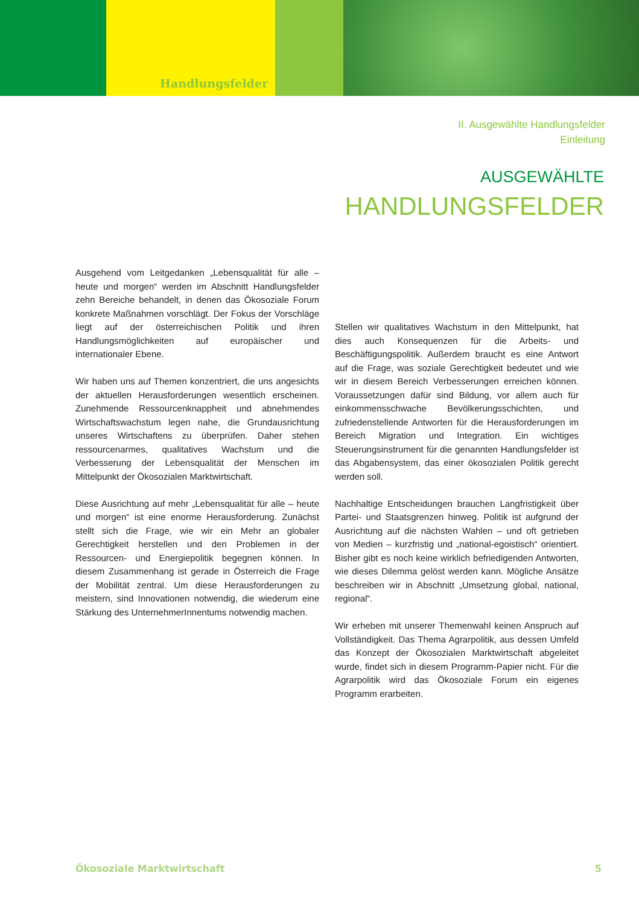Handlungsfelder
II. Ausgewählte Handlungsfelder
Einleitung
AUSGEWÄHLTE
HANDLUNGSFELDER
Ausgehend vom Leitgedanken „Lebensqualität für alle – heute und morgen“ werden im Abschnitt Handlungsfelder zehn Bereiche behandelt, in denen das Ökosoziale Forum konkrete Maßnahmen vorschlägt. Der Fokus der Vorschläge liegt auf der österreichischen Politik und ihren Handlungsmöglichkeiten auf europäischer und internationaler Ebene.
Wir haben uns auf Themen konzentriert, die uns angesichts der aktuellen Herausforderungen wesentlich erscheinen. Zunehmende Ressourcenknappheit und abnehmendes Wirtschaftswachstum legen nahe, die Grundausrichtung unseres Wirtschaftens zu überprüfen. Daher stehen ressourcenarmes, qualitatives Wachstum und die Verbesserung der Lebensqualität der Menschen im Mittelpunkt der Ökosozialen Marktwirtschaft.
Diese Ausrichtung auf mehr „Lebensqualität für alle – heute und morgen“ ist eine enorme Herausforderung. Zunächst stellt sich die Frage, wie wir ein Mehr an globaler Gerechtigkeit herstellen und den Problemen in der Ressourcen- und Energiepolitik begegnen können. In diesem Zusammenhang ist gerade in Österreich die Frage der Mobilität zentral. Um diese Herausforderungen zu meistern, sind Innovationen notwendig, die wiederum eine Stärkung des UnternehmerInnentums notwendig machen.
Stellen wir qualitatives Wachstum in den Mittelpunkt, hat dies auch Konsequenzen für die Arbeits- und Beschäftigungspolitik. Außerdem braucht es eine Antwort auf die Frage, was soziale Gerechtigkeit bedeutet und wie wir in diesem Bereich Verbesserungen erreichen können. Voraussetzungen dafür sind Bildung, vor allem auch für einkommensschwache Bevölkerungsschichten, und zufriedenstellende Antworten für die Herausforderungen im Bereich Migration und Integration. Ein wichtiges Steuerungsinstrument für die genannten Handlungsfelder ist das Abgabensystem, das einer ökosozialen Politik gerecht werden soll.
Nachhaltige Entscheidungen brauchen Langfristigkeit über Partei- und Staatsgrenzen hinweg. Politik ist aufgrund der Ausrichtung auf die nächsten Wahlen – und oft getrieben von Medien – kurzfristig und „national-egoistisch“ orientiert. Bisher gibt es noch keine wirklich befriedigenden Antworten, wie dieses Dilemma gelöst werden kann. Mögliche Ansätze beschreiben wir in Abschnitt „Umsetzung global, national, regional“.
Wir erheben mit unserer Themenwahl keinen Anspruch auf Vollständigkeit. Das Thema Agrarpolitik, aus dessen Umfeld das Konzept der Ökosozialen Marktwirtschaft abgeleitet wurde, findet sich in diesem Programm-Papier nicht. Für die Agrarpolitik wird das Ökosoziale Forum ein eigenes Programm erarbeiten.
Ökosoziale Marktwirtschaft 5